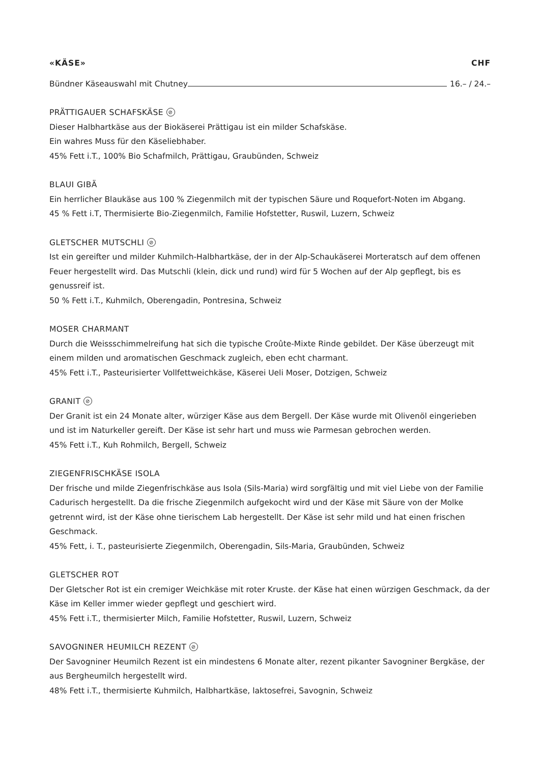«KÄSE» CHF
Bündner Käseauswahl mit Chutney 16.– / 24.–
PRÄTTIGAUER SCHAFSKÄSE ⊘
Dieser Halbhartkäse aus der Biokäserei Prättigau ist ein milder Schafskäse.
Ein wahres Muss für den Käseliebhaber.
45% Fett i.T., 100% Bio Schafmilch, Prättigau, Graubünden, Schweiz
BLAUI GIBÄ
Ein herrlicher Blaukäse aus 100 % Ziegenmilch mit der typischen Säure und Roquefort-Noten im Abgang.
45 % Fett i.T, Thermisierte Bio-Ziegenmilch, Familie Hofstetter, Ruswil, Luzern, Schweiz
GLETSCHER MUTSCHLI ⊘
Ist ein gereifter und milder Kuhmilch-Halbhartkäse, der in der Alp-Schaukäserei Morteratsch auf dem offenen Feuer hergestellt wird. Das Mutschli (klein, dick und rund) wird für 5 Wochen auf der Alp gepflegt, bis es genussreif ist.
50 % Fett i.T., Kuhmilch, Oberengadin, Pontresina, Schweiz
MOSER CHARMANT
Durch die Weissschimmelreifung hat sich die typische Croûte-Mixte Rinde gebildet. Der Käse überzeugt mit einem milden und aromatischen Geschmack zugleich, eben echt charmant.
45% Fett i.T., Pasteurisierter Vollfettweichkäse, Käserei Ueli Moser, Dotzigen, Schweiz
GRANIT ⊘
Der Granit ist ein 24 Monate alter, würziger Käse aus dem Bergell. Der Käse wurde mit Olivenöl eingerieben und ist im Naturkeller gereift. Der Käse ist sehr hart und muss wie Parmesan gebrochen werden.
45% Fett i.T., Kuh Rohmilch, Bergell, Schweiz
ZIEGENFRISCHKÄSE ISOLA
Der frische und milde Ziegenfrischkäse aus Isola (Sils-Maria) wird sorgfältig und mit viel Liebe von der Familie Cadurisch hergestellt. Da die frische Ziegenmilch aufgekocht wird und der Käse mit Säure von der Molke getrennt wird, ist der Käse ohne tierischem Lab hergestellt. Der Käse ist sehr mild und hat einen frischen Geschmack.
45% Fett, i. T., pasteurisierte Ziegenmilch, Oberengadin, Sils-Maria, Graubünden, Schweiz
GLETSCHER ROT
Der Gletscher Rot ist ein cremiger Weichkäse mit roter Kruste. der Käse hat einen würzigen Geschmack, da der Käse im Keller immer wieder gepflegt und geschiert wird.
45% Fett i.T., thermisierter Milch, Familie Hofstetter, Ruswil, Luzern, Schweiz
SAVOGNINER HEUMILCH REZENT ⊘
Der Savogniner Heumilch Rezent ist ein mindestens 6 Monate alter, rezent pikanter Savogniner Bergkäse, der aus Bergheumilch hergestellt wird.
48% Fett i.T., thermisierte Kuhmilch, Halbhartkäse, laktosefrei, Savognin, Schweiz